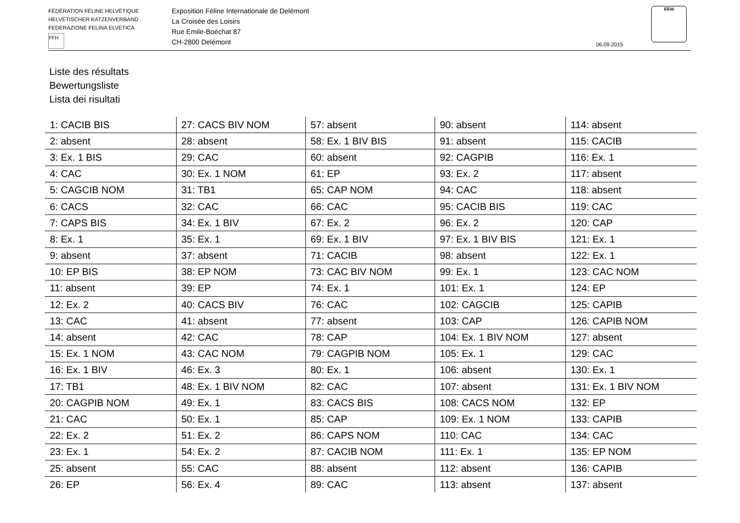FÉDÉRATION FÉLINE HELVÉTIQUE
HELVETISCHER KATZENVERBAND
FEDERAZIONE FELINA ELVETICA
FFH
Exposition Féline Internationale de Delémont
La Croisée des Loisirs
Rue Emile-Boéchat 87
CH-2800 Delémont
06.09.2015
FFH
Liste des résultats
Bewertungsliste
Lista dei risultati
| 1: CACIB BIS | 27: CACS BIV NOM | 57: absent | 90: absent | 114: absent |
| 2: absent | 28: absent | 58: Ex. 1 BIV BIS | 91: absent | 115: CACIB |
| 3: Ex. 1 BIS | 29: CAC | 60: absent | 92: CAGPIB | 116: Ex. 1 |
| 4: CAC | 30: Ex. 1 NOM | 61: EP | 93: Ex. 2 | 117: absent |
| 5: CAGCIB NOM | 31: TB1 | 65: CAP NOM | 94: CAC | 118: absent |
| 6: CACS | 32: CAC | 66: CAC | 95: CACIB BIS | 119: CAC |
| 7: CAPS BIS | 34: Ex. 1 BIV | 67: Ex. 2 | 96: Ex. 2 | 120: CAP |
| 8: Ex. 1 | 35: Ex. 1 | 69: Ex. 1 BIV | 97: Ex. 1 BIV BIS | 121: Ex. 1 |
| 9: absent | 37: absent | 71: CACIB | 98: absent | 122: Ex. 1 |
| 10: EP BIS | 38: EP NOM | 73: CAC BIV NOM | 99: Ex. 1 | 123: CAC NOM |
| 11: absent | 39: EP | 74: Ex. 1 | 101: Ex. 1 | 124: EP |
| 12: Ex. 2 | 40: CACS BIV | 76: CAC | 102: CAGCIB | 125: CAPIB |
| 13: CAC | 41: absent | 77: absent | 103: CAP | 126: CAPIB NOM |
| 14: absent | 42: CAC | 78: CAP | 104: Ex. 1 BIV NOM | 127: absent |
| 15: Ex. 1 NOM | 43: CAC NOM | 79: CAGPIB NOM | 105: Ex. 1 | 129: CAC |
| 16: Ex. 1 BIV | 46: Ex. 3 | 80: Ex. 1 | 106: absent | 130: Ex. 1 |
| 17: TB1 | 48: Ex. 1 BIV NOM | 82: CAC | 107: absent | 131: Ex. 1 BIV NOM |
| 20: CAGPIB NOM | 49: Ex. 1 | 83: CACS BIS | 108: CACS NOM | 132: EP |
| 21: CAC | 50: Ex. 1 | 85: CAP | 109: Ex. 1 NOM | 133: CAPIB |
| 22: Ex. 2 | 51: Ex. 2 | 86: CAPS NOM | 110: CAC | 134: CAC |
| 23: Ex. 1 | 54: Ex. 2 | 87: CACIB NOM | 111: Ex. 1 | 135: EP NOM |
| 25: absent | 55: CAC | 88: absent | 112: absent | 136: CAPIB |
| 26: EP | 56: Ex. 4 | 89: CAC | 113: absent | 137: absent |